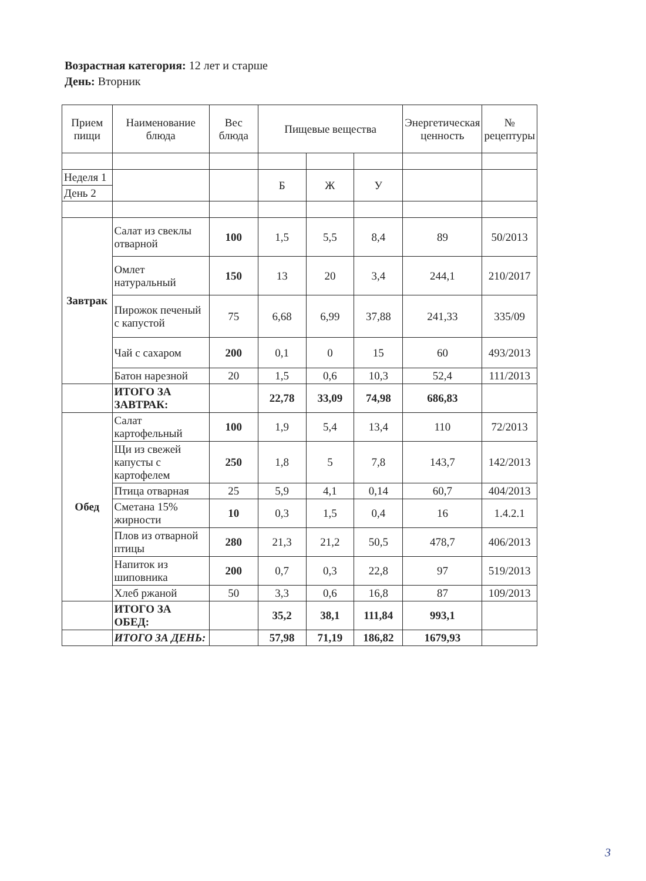Возрастная категория: 12 лет и старше
День: Вторник
| Прием пищи | Наименование блюда | Вес блюда | Пищевые вещества | | | Энергетическая ценность | № рецептуры |
| --- | --- | --- | --- | --- | --- | --- | --- |
| Неделя 1 | | | Б | Ж | У | | |
| День 2 | | | | | | | |
| Завтрак | Салат из свеклы отварной | 100 | 1,5 | 5,5 | 8,4 | 89 | 50/2013 |
| | Омлет натуральный | 150 | 13 | 20 | 3,4 | 244,1 | 210/2017 |
| | Пирожок печеный с капустой | 75 | 6,68 | 6,99 | 37,88 | 241,33 | 335/09 |
| | Чай с сахаром | 200 | 0,1 | 0 | 15 | 60 | 493/2013 |
| | Батон нарезной | 20 | 1,5 | 0,6 | 10,3 | 52,4 | 111/2013 |
| | ИТОГО ЗА ЗАВТРАК: | | 22,78 | 33,09 | 74,98 | 686,83 | |
| Обед | Салат картофельный | 100 | 1,9 | 5,4 | 13,4 | 110 | 72/2013 |
| | Щи из свежей капусты с картофелем | 250 | 1,8 | 5 | 7,8 | 143,7 | 142/2013 |
| | Птица отварная | 25 | 5,9 | 4,1 | 0,14 | 60,7 | 404/2013 |
| | Сметана 15% жирности | 10 | 0,3 | 1,5 | 0,4 | 16 | 1.4.2.1 |
| | Плов из отварной птицы | 280 | 21,3 | 21,2 | 50,5 | 478,7 | 406/2013 |
| | Напиток из шиповника | 200 | 0,7 | 0,3 | 22,8 | 97 | 519/2013 |
| | Хлеб ржаной | 50 | 3,3 | 0,6 | 16,8 | 87 | 109/2013 |
| | ИТОГО ЗА ОБЕД: | | 35,2 | 38,1 | 111,84 | 993,1 | |
| | ИТОГО ЗА ДЕНЬ: | | 57,98 | 71,19 | 186,82 | 1679,93 | |
3